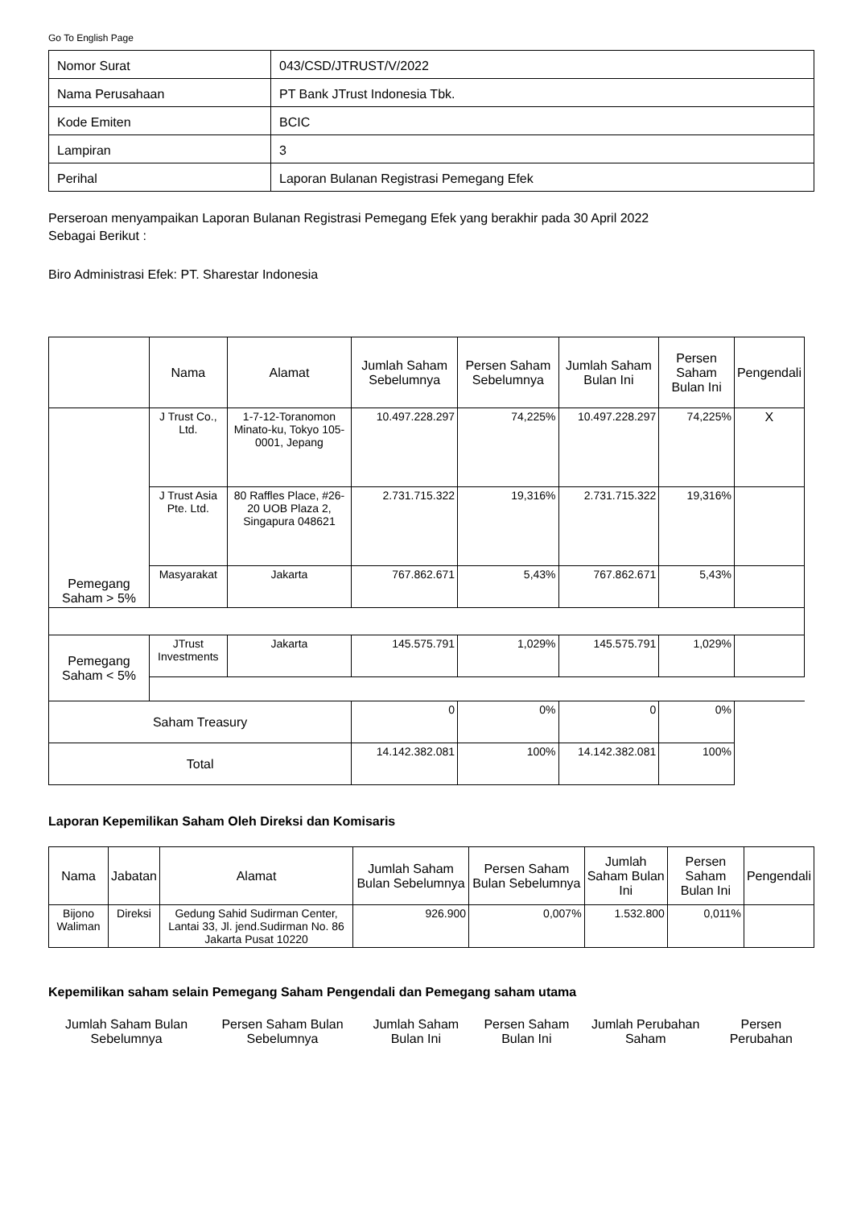Go To English Page
| Nomor Surat | 043/CSD/JTRUST/V/2022 |
| Nama Perusahaan | PT Bank JTrust Indonesia Tbk. |
| Kode Emiten | BCIC |
| Lampiran | 3 |
| Perihal | Laporan Bulanan Registrasi Pemegang Efek |
Perseroan menyampaikan Laporan Bulanan Registrasi Pemegang Efek yang berakhir pada 30 April 2022
Sebagai Berikut :
Biro Administrasi Efek: PT. Sharestar Indonesia
| | Nama | Alamat | Jumlah Saham Sebelumnya | Persen Saham Sebelumnya | Jumlah Saham Bulan Ini | Persen Saham Bulan Ini | Pengendali |
| --- | --- | --- | --- | --- | --- | --- | --- |
| Pemegang Saham > 5% | J Trust Co., Ltd. | 1-7-12-Toranomon Minato-ku, Tokyo 105-0001, Jepang | 10.497.228.297 | 74,225% | 10.497.228.297 | 74,225% | X |
| | J Trust Asia Pte. Ltd. | 80 Raffles Place, #26-20 UOB Plaza 2, Singapura 048621 | 2.731.715.322 | 19,316% | 2.731.715.322 | 19,316% | |
| | Masyarakat | Jakarta | 767.862.671 | 5,43% | 767.862.671 | 5,43% | |
| Pemegang Saham < 5% | JTrust Investments | Jakarta | 145.575.791 | 1,029% | 145.575.791 | 1,029% | |
| Saham Treasury | | | 0 | 0% | 0 | 0% | |
| Total | | | 14.142.382.081 | 100% | 14.142.382.081 | 100% | |
Laporan Kepemilikan Saham Oleh Direksi dan Komisaris
| Nama | Jabatan | Alamat | Jumlah Saham Bulan Sebelumnya | Persen Saham Bulan Sebelumnya | Jumlah Saham Bulan Ini | Persen Saham Bulan Ini | Pengendali |
| --- | --- | --- | --- | --- | --- | --- | --- |
| Bijono Waliman | Direksi | Gedung Sahid Sudirman Center, Lantai 33, Jl. jend.Sudirman No. 86 Jakarta Pusat 10220 | 926.900 | 0,007% | 1.532.800 | 0,011% | |
Kepemilikan saham selain Pemegang Saham Pengendali dan Pemegang saham utama
| Jumlah Saham Bulan Sebelumnya | Persen Saham Bulan Sebelumnya | Jumlah Saham Bulan Ini | Persen Saham Bulan Ini | Jumlah Perubahan Saham | Persen Perubahan |